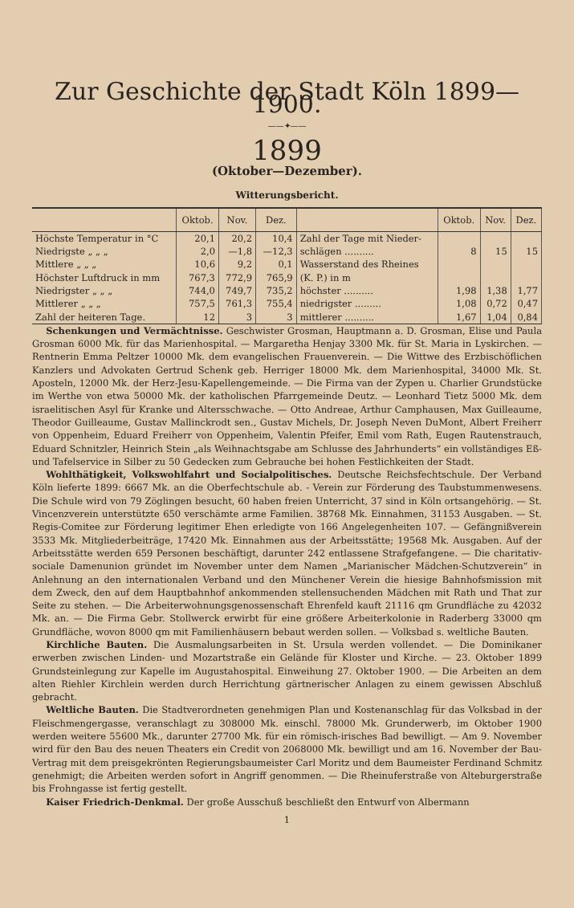Zur Geschichte der Stadt Köln 1899—1900.
——✦——
1899
(Oktober—Dezember).
Witterungsbericht.
| | Oktob. | Nov. | Dez. | | Oktob. | Nov. | Dez. |
| --- | --- | --- | --- | --- | --- | --- | --- |
| Höchste Temperatur in °C | 20,1 | 20,2 | 10,4 | Zahl der Tage mit Nieder- | | | |
| Niedrigste „ „ „ | 2,0 | —1,8 | —12,3 | schlägen .......... | 8 | 15 | 15 |
| Mittlere „ „ „ | 10,6 | 9,2 | 0,1 | Wasserstand des Rheines | | | |
| Höchster Luftdruck in mm | 767,3 | 772,9 | 765,9 | (K. P.) in m | | | |
| Niedrigster „ „ „ | 744,0 | 749,7 | 735,2 | höchster .......... | 1,98 | 1,38 | 1,77 |
| Mittlerer „ „ „ | 757,5 | 761,3 | 755,4 | niedrigster ......... | 1,08 | 0,72 | 0,47 |
| Zahl der heiteren Tage. | 12 | 3 | 3 | mittlerer .......... | 1,67 | 1,04 | 0,84 |
Schenkungen und Vermächtnisse. Geschwister Grosman, Hauptmann a. D. Grosman, Elise und Paula Grosman 6000 Mk. für das Marienhospital. — Margaretha Henjay 3300 Mk. für St. Maria in Lyskirchen. — Rentnerin Emma Peltzer 10000 Mk. dem evangelischen Frauenverein. — Die Wittwe des Erzbischöflichen Kanzlers und Advokaten Gertrud Schenk geb. Herriger 18000 Mk. dem Marienhospital, 34000 Mk. St. Aposteln, 12000 Mk. der Herz-Jesu-Kapellengemeinde. — Die Firma van der Zypen u. Charlier Grundstücke im Werthe von etwa 50000 Mk. der katholischen Pfarrgemeinde Deutz. — Leonhard Tietz 5000 Mk. dem israelitischen Asyl für Kranke und Altersschwache. — Otto Andreae, Arthur Camphausen, Max Guilleaume, Theodor Guilleaume, Gustav Mallinckrodt sen., Gustav Michels, Dr. Joseph Neven DuMont, Albert Freiherr von Oppenheim, Eduard Freiherr von Oppenheim, Valentin Pfeifer, Emil vom Rath, Eugen Rautenstrauch, Eduard Schnitzler, Heinrich Stein „als Weihnachtsgabe am Schlusse des Jahrhunderts“ ein vollständiges Eß- und Tafelservice in Silber zu 50 Gedecken zum Gebrauche bei hohen Festlichkeiten der Stadt.
Wohlthätigkeit, Volkswohlfahrt und Socialpolitisches. Deutsche Reichsfechtschule. Der Verband Köln lieferte 1899: 6667 Mk. an die Oberfechtschule ab. - Verein zur Förderung des Taubstummenwesens. Die Schule wird von 79 Zöglingen besucht, 60 haben freien Unterricht, 37 sind in Köln ortsangehörig. — St. Vincenzverein unterstützte 650 verschämte arme Familien. 38768 Mk. Einnahmen, 31153 Ausgaben. — St. Regis-Comitee zur Förderung legitimer Ehen erledigte von 166 Angelegenheiten 107. — Gefängnißverein 3533 Mk. Mitgliederbeiträge, 17420 Mk. Einnahmen aus der Arbeitsstätte; 19568 Mk. Ausgaben. Auf der Arbeitsstätte werden 659 Personen beschäftigt, darunter 242 entlassene Strafgefangene. — Die charitativ-sociale Damenunion gründet im November unter dem Namen „Marianischer Mädchen-Schutzverein“ in Anlehnung an den internationalen Verband und den Münchener Verein die hiesige Bahnhofsmission mit dem Zweck, den auf dem Hauptbahnhof ankommenden stellensuchenden Mädchen mit Rath und That zur Seite zu stehen. — Die Arbeiterwohnungsgenossenschaft Ehrenfeld kauft 21116 qm Grundfläche zu 42032 Mk. an. — Die Firma Gebr. Stollwerck erwirbt für eine größere Arbeiterkolonie in Raderberg 33000 qm Grundfläche, wovon 8000 qm mit Familienhäusern bebaut werden sollen. — Volksbad s. weltliche Bauten.
Kirchliche Bauten. Die Ausmalungsarbeiten in St. Ursula werden vollendet. — Die Dominikaner erwerben zwischen Linden- und Mozartstraße ein Gelände für Kloster und Kirche. — 23. Oktober 1899 Grundsteinlegung zur Kapelle im Augustahospital. Einweihung 27. Oktober 1900. — Die Arbeiten an dem alten Riehler Kirchlein werden durch Herrichtung gärtnerischer Anlagen zu einem gewissen Abschluß gebracht.
Weltliche Bauten. Die Stadtverordneten genehmigen Plan und Kostenanschlag für das Volksbad in der Fleischmengergasse, veranschlagt zu 308000 Mk. einschl. 78000 Mk. Grunderwerb, im Oktober 1900 werden weitere 55600 Mk., darunter 27700 Mk. für ein römisch-irisches Bad bewilligt. — Am 9. November wird für den Bau des neuen Theaters ein Credit von 2068000 Mk. bewilligt und am 16. November der Bau-Vertrag mit dem preisgekrönten Regierungsbaumeister Carl Moritz und dem Baumeister Ferdinand Schmitz genehmigt; die Arbeiten werden sofort in Angriff genommen. — Die Rheinuferstraße von Alteburgerstraße bis Frohngasse ist fertig gestellt.
Kaiser Friedrich-Denkmal. Der große Ausschuß beschließt den Entwurf von Albermann
1